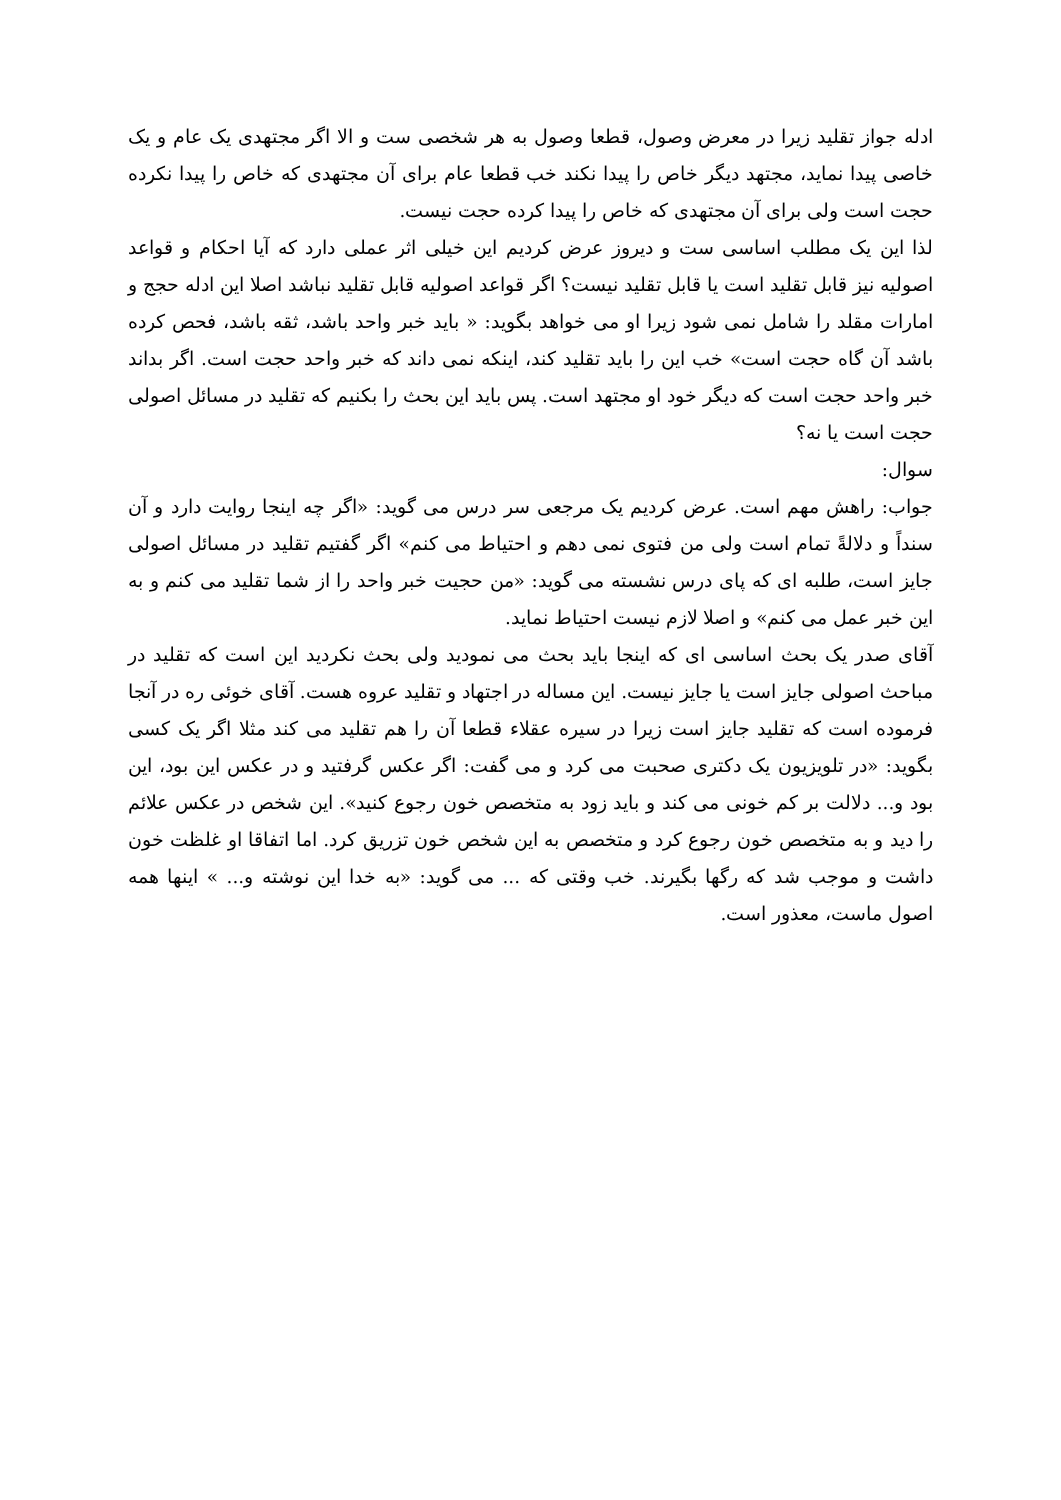ادله جواز تقلید زیرا در معرض وصول، قطعا وصول به هر شخصی ست و الا اگر مجتهدی یک عام و یک خاصی پیدا نماید، مجتهد دیگر خاص را پیدا نکند خب قطعا عام برای آن مجتهدی که خاص را پیدا نکرده حجت است ولی برای آن مجتهدی که خاص را پیدا کرده حجت نیست.
لذا این یک مطلب اساسی ست و دیروز عرض کردیم این خیلی اثر عملی دارد که آیا احکام و قواعد اصولیه نیز قابل تقلید است یا قابل تقلید نیست؟ اگر قواعد اصولیه قابل تقلید نباشد اصلا این ادله حجج و امارات مقلد را شامل نمی شود زیرا او می خواهد بگوید: « باید خبر واحد باشد، ثقه باشد، فحص کرده باشد آن گاه حجت است» خب این را باید تقلید کند، اینکه نمی داند که خبر واحد حجت است. اگر بداند خبر واحد حجت است که دیگر خود او مجتهد است. پس باید این بحث را بکنیم که تقلید در مسائل اصولی حجت است یا نه؟
سوال:
جواب: راهش مهم است. عرض کردیم یک مرجعی سر درس می گوید: «اگر چه اینجا روایت دارد و آن سنداً و دلالةً تمام است ولی من فتوی نمی دهم و احتیاط می کنم» اگر گفتیم تقلید در مسائل اصولی جایز است، طلبه ای که پای درس نشسته می گوید: «من حجیت خبر واحد را از شما تقلید می کنم و به این خبر عمل می کنم» و اصلا لازم نیست احتیاط نماید.
آقای صدر یک بحث اساسی ای که اینجا باید بحث می نمودید ولی بحث نکردید این است که تقلید در مباحث اصولی جایز است یا جایز نیست. این مساله در اجتهاد و تقلید عروه هست. آقای خوئی ره در آنجا فرموده است که تقلید جایز است زیرا در سیره عقلاء قطعا آن را هم تقلید می کند مثلا اگر یک کسی بگوید: «در تلویزیون یک دکتری صحبت می کرد و می گفت: اگر عکس گرفتید و در عکس این بود، این بود و... دلالت بر کم خونی می کند و باید زود به متخصص خون رجوع کنید». این شخص در عکس علائم را دید و به متخصص خون رجوع کرد و متخصص به این شخص خون تزریق کرد. اما اتفاقا او غلظت خون داشت و موجب شد که رگها بگیرند. خب وقتی که ... می گوید: «به خدا این نوشته و... » اینها همه اصول ماست، معذور است.